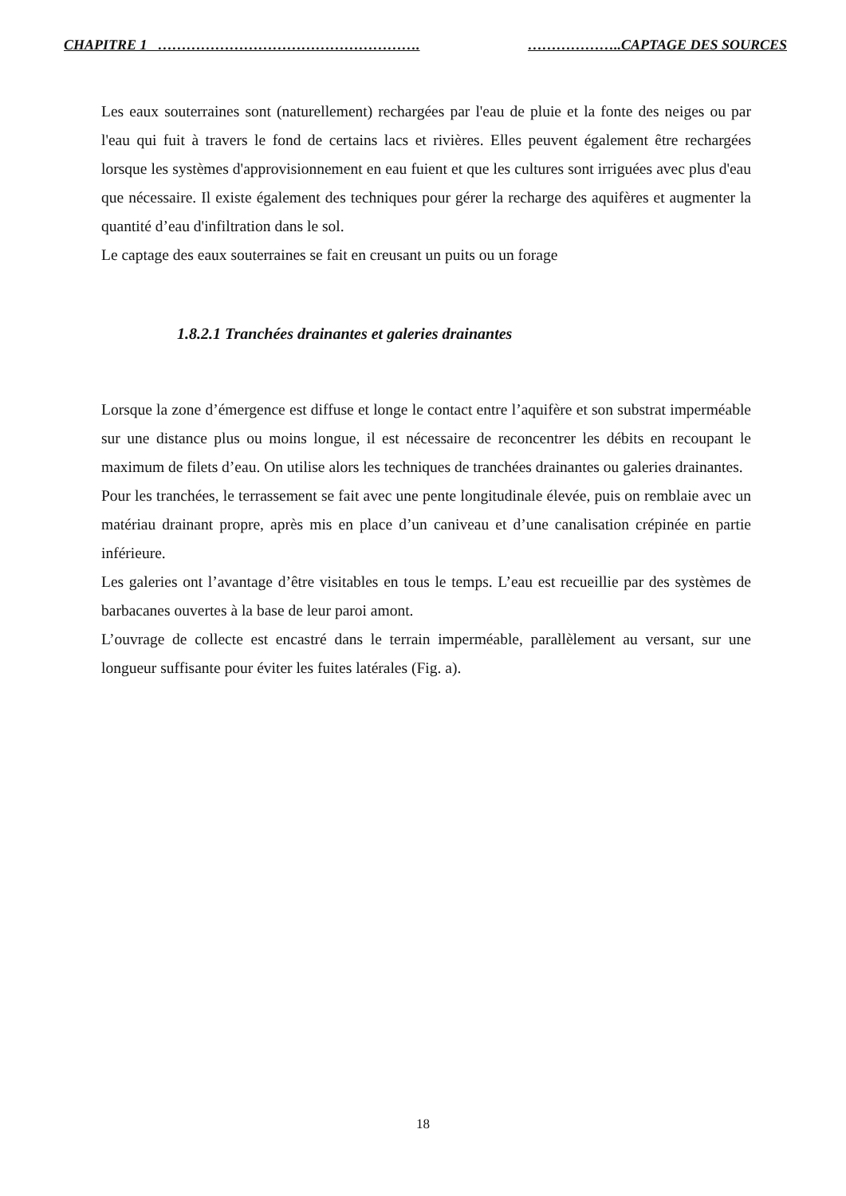CHAPITRE 1 ………………………………………………. ………………..CAPTAGE DES SOURCES
Les eaux souterraines sont (naturellement) rechargées par l'eau de pluie et la fonte des neiges ou par l'eau qui fuit à travers le fond de certains lacs et rivières. Elles peuvent également être rechargées lorsque les systèmes d'approvisionnement en eau fuient et que les cultures sont irriguées avec plus d'eau que nécessaire. Il existe également des techniques pour gérer la recharge des aquifères et augmenter la quantité d’eau d'infiltration dans le sol.
Le captage des eaux souterraines se fait en creusant un puits ou un forage
1.8.2.1 Tranchées drainantes et galeries drainantes
Lorsque la zone d’émergence est diffuse et longe le contact entre l’aquifère et son substrat imperméable sur une distance plus ou moins longue, il est nécessaire de reconcentrer les débits en recoupant le maximum de filets d’eau. On utilise alors les techniques de tranchées drainantes ou galeries drainantes.
Pour les tranchées, le terrassement se fait avec une pente longitudinale élevée, puis on remblaie avec un matériau drainant propre, après mis en place d’un caniveau et d’une canalisation crépinée en partie inférieure.
Les galeries ont l’avantage d’être visitables en tous le temps. L’eau est recueillie par des systèmes de barbacanes ouvertes à la base de leur paroi amont.
L’ouvrage de collecte est encastré dans le terrain imperméable, parallèlement au versant, sur une longueur suffisante pour éviter les fuites latérales (Fig. a).
18